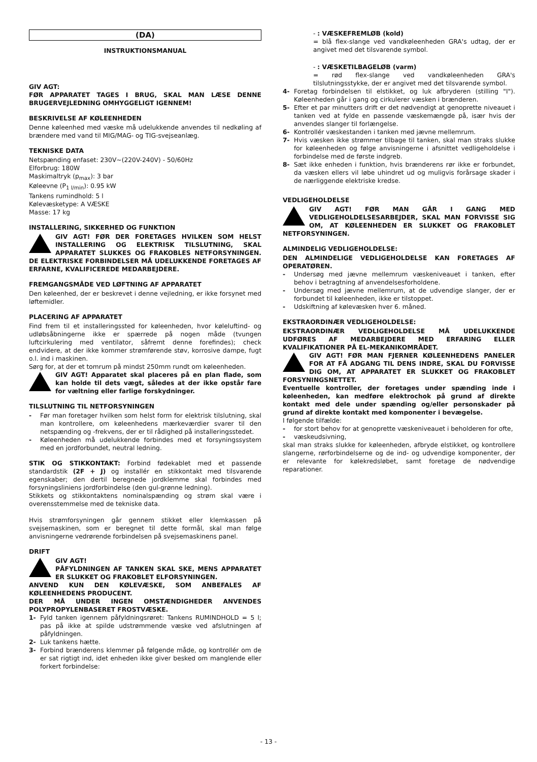(DA)
INSTRUKTIONSMANUAL
GIV AGT:
FØR APPARATET TAGES I BRUG, SKAL MAN LÆSE DENNE BRUGERVEJLEDNING OMHYGGELIGT IGENNEM!
BESKRIVELSE AF KØLEENHEDEN
Denne køleenhed med væske må udelukkende anvendes til nedkøling af brændere med vand til MIG/MAG- og TIG-svejseanlæg.
TEKNISKE DATA
Netspænding enfaset: 230V~(220V-240V) - 50/60Hz
Elforbrug: 180W
Maskimaltryk (p<sub>max</sub>): 3 bar
Køleevne (P<sub>1 l/min</sub>): 0.95 kW
Tankens rumindhold: 5 l
Kølevæsketype: A VÆSKE
Masse: 17 kg
INSTALLERING, SIKKERHED OG FUNKTION
GIV AGT! FØR DER FORETAGES HVILKEN SOM HELST INSTALLERING OG ELEKTRISK TILSLUTNING, SKAL APPARATET SLUKKES OG FRAKOBLES NETFORSYNINGEN. DE ELEKTRISKE FORBINDELSER MÅ UDELUKKENDE FORETAGES AF ERFARNE, KVALIFICEREDE MEDARBEJDERE.
FREMGANGSMÅDE VED LØFTNING AF APPARATET
Den køleenhed, der er beskrevet i denne vejledning, er ikke forsynet med løftemidler.
PLACERING AF APPARATET
Find frem til et installeringssted for køleenheden, hvor køleluftind- og udløbsåbningerne ikke er spærrede på nogen måde (tvungen luftcirkulering med ventilator, såfremt denne forefindes); check endvidere, at der ikke kommer strømførende støv, korrosive dampe, fugt o.l. ind i maskinen.
Sørg for, at der et tomrum på mindst 250mm rundt om køleenheden.
GIV AGT! Apparatet skal placeres på en plan flade, som kan holde til dets vægt, således at der ikke opstår fare for væltning eller farlige forskydninger.
TILSLUTNING TIL NETFORSYNINGEN
- Før man foretager hvilken som helst form for elektrisk tilslutning, skal man kontrollere, om køleenhedens mærkeværdier svarer til den netspænding og -frekvens, der er til rådighed på installeringsstedet.
- Køleenheden må udelukkende forbindes med et forsyningssystem med en jordforbundet, neutral ledning.
STIK OG STIKKONTAKT: Forbind fødekablet med et passende standardstik (2F + J) og installér en stikkontakt med tilsvarende egenskaber; den dertil beregnede jordklemme skal forbindes med forsyningsliniens jordforbindelse (den gul-grønne ledning).
Stikkets og stikkontaktens nominalspænding og strøm skal være i overensstemmelse med de tekniske data.
Hvis strømforsyningen går gennem stikket eller klemkassen på svejsemaskinen, som er beregnet til dette formål, skal man følge anvisningerne vedrørende forbindelsen på svejsemaskinens panel.
DRIFT
GIV AGT!
PÅFYLDNINGEN AF TANKEN SKAL SKE, MENS APPARATET ER SLUKKET OG FRAKOBLET ELFORSYNINGEN.
ANVEND KUN DEN KØLEVÆSKE, SOM ANBEFALES AF KØLEENHEDENS PRODUCENT.
DER MÅ UNDER INGEN OMSTÆNDIGHEDER ANVENDES POLYPROPYLENBASERET FROSTVÆSKE.
1- Fyld tanken igennem påfyldningsrøret: Tankens RUMINDHOLD = 5 l; pas på ikke at spilde udstrømmende væske ved afslutningen af påfyldningen.
2- Luk tankens hætte.
3- Forbind brænderens klemmer på følgende måde, og kontrollér om de er sat rigtigt ind, idet enheden ikke giver besked om manglende eller forkert forbindelse:
- : VÆSKEFREMLØB (kold)
= blå flex-slange ved vandkøleenheden GRA's udtag, der er angivet med det tilsvarende symbol.
- : VÆSKETILBAGELØB (varm)
= rød flex-slange ved vandkøleenheden GRA's tilslutningsstykke, der er angivet med det tilsvarende symbol.
4- Foretag forbindelsen til elstikket, og luk afbryderen (stilling "I"). Køleenheden går i gang og cirkulerer væsken i brænderen.
5- Efter et par minutters drift er det nødvendigt at genoprette niveauet i tanken ved at fylde en passende væskemængde på, især hvis der anvendes slanger til forlængelse.
6- Kontrollér væskestanden i tanken med jævne mellemrum.
7- Hvis væsken ikke strømmer tilbage til tanken, skal man straks slukke for køleenheden og følge anvisningerne i afsnittet vedligeholdelse i forbindelse med de første indgreb.
8- Sæt ikke enheden i funktion, hvis brænderens rør ikke er forbundet, da væsken ellers vil løbe uhindret ud og muligvis forårsage skader i de nærliggende elektriske kredse.
VEDLIGEHOLDELSE
GIV AGT! FØR MAN GÅR I GANG MED VEDLIGEHOLDELSESARBEJDER, SKAL MAN FORVISSE SIG OM, AT KØLEENHEDEN ER SLUKKET OG FRAKOBLET NETFORSYNINGEN.
ALMINDELIG VEDLIGEHOLDELSE:
DEN ALMINDELIGE VEDLIGEHOLDELSE KAN FORETAGES AF OPERATØREN.
- Undersøg med jævne mellemrum væskeniveauet i tanken, efter behov i betragtning af anvendelsesforholdene.
- Undersøg med jævne mellemrum, at de udvendige slanger, der er forbundet til køleenheden, ikke er tilstoppet.
- Udskiftning af kølevæsken hver 6. måned.
EKSTRAORDINÆR VEDLIGEHOLDELSE:
EKSTRAORDINÆR VEDLIGEHOLDELSE MÅ UDELUKKENDE UDFØRES AF MEDARBEJDERE MED ERFARING ELLER KVALIFIKATIONER PÅ EL-MEKANIKOMRÅDET.
GIV AGT! FØR MAN FJERNER KØLEENHEDENS PANELER FOR AT FÅ ADGANG TIL DENS INDRE, SKAL DU FORVISSE DIG OM, AT APPARATET ER SLUKKET OG FRAKOBLET FORSYNINGSNETTET.
Eventuelle kontroller, der foretages under spænding inde i køleenheden, kan medføre elektrochok på grund af direkte kontakt med dele under spænding og/eller personskader på grund af direkte kontakt med komponenter i bevægelse.
I følgende tilfælde:
- for stort behov for at genoprette væskeniveauet i beholderen for ofte,
- væskeudsivning,
skal man straks slukke for køleenheden, afbryde elstikket, og kontrollere slangerne, rørforbindelserne og de ind- og udvendige komponenter, der er relevante for kølekredsløbet, samt foretage de nødvendige reparationer.
- 13 -